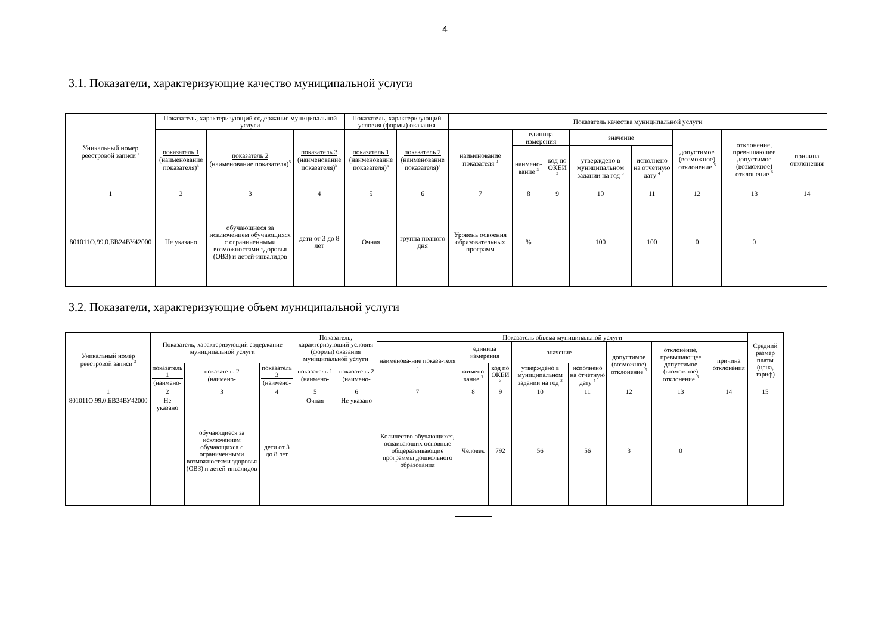4
3.1. Показатели, характеризующие качество муниципальной услуги
| Уникальный номер реестровой записи <sup>5</sup> | Показатель, характеризующий содержание муниципальной услуги | | | Показатель, характеризующий условия (формы) оказания | | Показатель качества муниципальной услуги | | | | | | | |
| --- | --- | --- | --- | --- | --- | --- | --- | --- | --- | --- | --- | --- | --- |
| | показатель 1 (наименование показателя)<sup>5</sup> | показатель 2 (наименование показателя)<sup>5</sup> | показатель 3 (наименование показателя)<sup>5</sup> | показатель 1 (наименование показателя)<sup>5</sup> | показатель 2 (наименование показателя)<sup>5</sup> | наименование показателя <sup>3</sup> | единица измерения | | значение | | допустимое (возможное) отклонение <sup>5</sup> | отклонение, превышающее допустимое (возможное) отклонение <sup>6</sup> | причина отклонения |
| | | | | | | | наимено-вание <sup>3</sup> | код по ОКЕИ <sup>3</sup> | утверждено в муниципальном задании на год <sup>3</sup> | исполнено на отчетную дату <sup>4</sup> | | | |
| 1 | 2 | 3 | 4 | 5 | 6 | 7 | 8 | 9 | 10 | 11 | 12 | 13 | 14 |
| 801011О.99.0.БВ24ВУ42000 | Не указано | обучающиеся за исключением обучающихся с ограниченными возможностями здоровья (ОВЗ) и детей-инвалидов | дети от 3 до 8 лет | Очная | группа полного дня | Уровень освоения образовательных программ | % | | 100 | 100 | 0 | 0 | |
3.2. Показатели, характеризующие объем муниципальной услуги
| Уникальный номер реестровой записи <sup>3</sup> | Показатель, характеризующий содержание муниципальной услуги | | | Показатель, характеризующий условия (формы) оказания муниципальной услуги | | Показатель объема муниципальной услуги | | | | | | | | Средний размер платы (цена, тариф) |
| --- | --- | --- | --- | --- | --- | --- | --- | --- | --- | --- | --- | --- | --- | --- |
| | | | | | | наименова-ние показа-теля <sup>3</sup> | единица измерения | | значение | | допустимое (возможное) отклонение <sup>5</sup> | отклонение, превышающее допустимое (возможное) отклонение <sup>6</sup> | причина отклонения | |
| | показатель 1 (наимено- | показатель 2 (наимено- | показатель 3 (наимено- | показатель 1 (наимено- | показатель 2 (наимено- | | наимено-вание <sup>3</sup> | код по ОКЕИ <sup>3</sup> | утверждено в муниципальном задании на год <sup>3</sup> | исполнено на отчетную дату <sup>4</sup> | | | | |
| 1 | 2 | 3 | 4 | 5 | 6 | 7 | 8 | 9 | 10 | 11 | 12 | 13 | 14 | 15 |
| 801011О.99.0.БВ24ВУ42000 | Не указано | обучающиеся за исключением обучающихся с ограниченными возможностями здоровья (ОВЗ) и детей-инвалидов | дети от 3 до 8 лет | Очная | Не указано | Количество обучающихся, осваивающих основные общеразвивающие программы дошкольного образования | Человек | 792 | 56 | 56 | 3 | 0 | | |